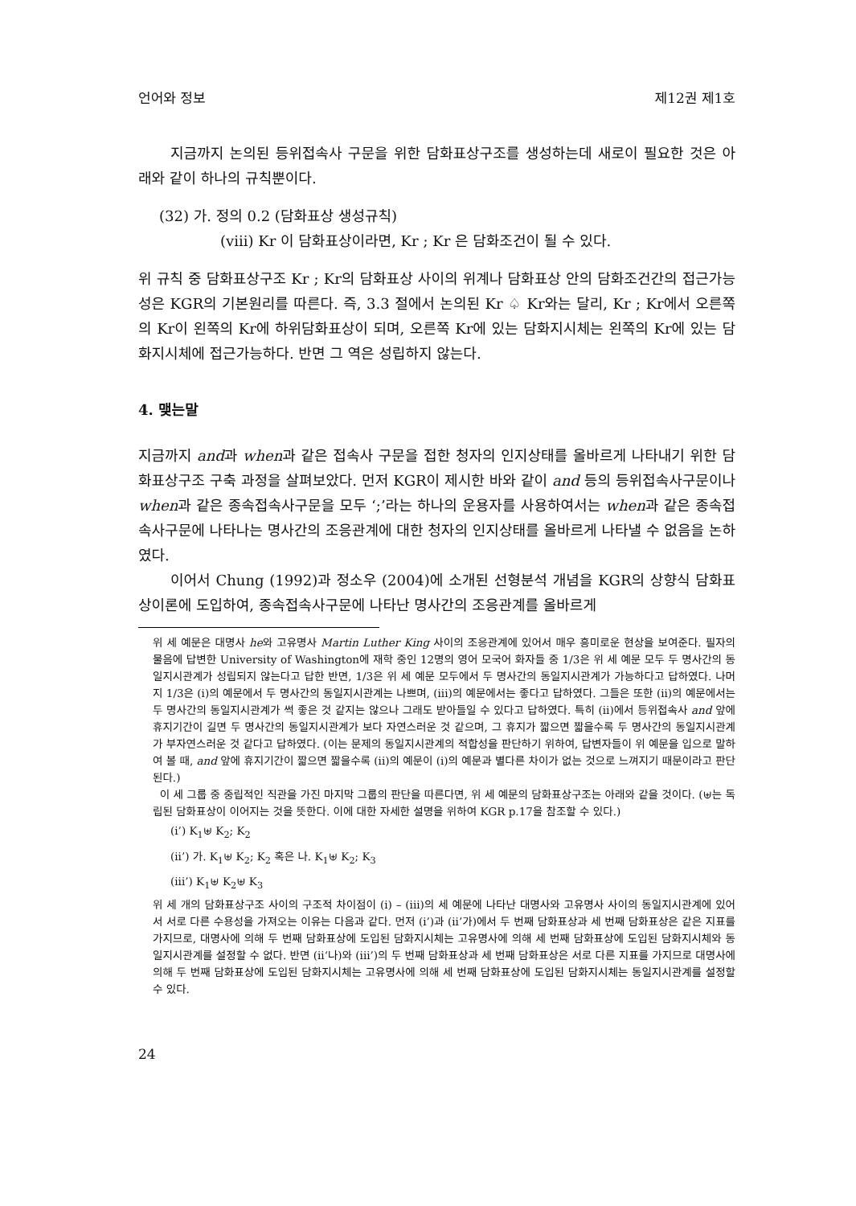언어와 정보 제12권 제1호
지금까지 논의된 등위접속사 구문을 위한 담화표상구조를 생성하는데 새로이 필요한 것은 아래와 같이 하나의 규칙뿐이다.
(32) 가. 정의 0.2 (담화표상 생성규칙)
(viii) Kr 이 담화표상이라면, Kr ; Kr 은 담화조건이 될 수 있다.
위 규칙 중 담화표상구조 Kr ; Kr의 담화표상 사이의 위계나 담화표상 안의 담화조건간의 접근가능성은 KGR의 기본원리를 따른다. 즉, 3.3 절에서 논의된 Kr ♤ Kr와는 달리, Kr ; Kr에서 오른쪽의 Kr이 왼쪽의 Kr에 하위담화표상이 되며, 오른쪽 Kr에 있는 담화지시체는 왼쪽의 Kr에 있는 담화지시체에 접근가능하다. 반면 그 역은 성립하지 않는다.
4. 맺는말
지금까지 and과 when과 같은 접속사 구문을 접한 청자의 인지상태를 올바르게 나타내기 위한 담화표상구조 구축 과정을 살펴보았다. 먼저 KGR이 제시한 바와 같이 and 등의 등위접속사구문이나 when과 같은 종속접속사구문을 모두 ‘;’라는 하나의 운용자를 사용하여서는 when과 같은 종속접속사구문에 나타나는 명사간의 조응관계에 대한 청자의 인지상태를 올바르게 나타낼 수 없음을 논하였다.
이어서 Chung (1992)과 정소우 (2004)에 소개된 선형분석 개념을 KGR의 상향식 담화표상이론에 도입하여, 종속접속사구문에 나타난 명사간의 조응관계를 올바르게
위 세 예문은 대명사 he와 고유명사 Martin Luther King 사이의 조응관계에 있어서 매우 흥미로운 현상을 보여준다. 필자의 물음에 답변한 University of Washington에 재학 중인 12명의 영어 모국어 화자들 중 1/3은 위 세 예문 모두 두 명사간의 동일지시관계가 성립되지 않는다고 답한 반면, 1/3은 위 세 예문 모두에서 두 명사간의 동일지시관계가 가능하다고 답하였다. 나머지 1/3은 (i)의 예문에서 두 명사간의 동일지시관계는 나쁘며, (iii)의 예문에서는 좋다고 답하였다. 그들은 또한 (ii)의 예문에서는 두 명사간의 동일지시관계가 썩 좋은 것 같지는 않으나 그래도 받아들일 수 있다고 답하였다. 특히 (ii)에서 등위접속사 and 앞에 휴지기간이 길면 두 명사간의 동일지시관계가 보다 자연스러운 것 같으며, 그 휴지가 짧으면 짧을수록 두 명사간의 동일지시관계가 부자연스러운 것 같다고 답하였다. (이는 문제의 동일지시관계의 적합성을 판단하기 위하여, 답변자들이 위 예문을 입으로 말하여 볼 때, and 앞에 휴지기간이 짧으면 짧을수록 (ii)의 예문이 (i)의 예문과 별다른 차이가 없는 것으로 느껴지기 때문이라고 판단된다.)
이 세 그룹 중 중립적인 직관을 가진 마지막 그룹의 판단을 따른다면, 위 세 예문의 담화표상구조는 아래와 같을 것이다. (⊎는 독립된 담화표상이 이어지는 것을 뜻한다. 이에 대한 자세한 설명을 위하여 KGR p.17을 참조할 수 있다.)
(i’) K<sub>1</sub>⊎ K<sub>2</sub>; K<sub>2</sub>
(ii’) 가. K<sub>1</sub>⊎ K<sub>2</sub>; K<sub>2</sub> 혹은 나. K<sub>1</sub>⊎ K<sub>2</sub>; K<sub>3</sub>
(iii’) K<sub>1</sub>⊎ K<sub>2</sub>⊎ K<sub>3</sub>
위 세 개의 담화표상구조 사이의 구조적 차이점이 (i) – (iii)의 세 예문에 나타난 대명사와 고유명사 사이의 동일지시관계에 있어서 서로 다른 수용성을 가져오는 이유는 다음과 같다. 먼저 (i’)과 (ii’가)에서 두 번째 담화표상과 세 번째 담화표상은 같은 지표를 가지므로, 대명사에 의해 두 번째 담화표상에 도입된 담화지시체는 고유명사에 의해 세 번째 담화표상에 도입된 담화지시체와 동일지시관계를 설정할 수 없다. 반면 (ii‘나)와 (iii’)의 두 번째 담화표상과 세 번째 담화표상은 서로 다른 지표를 가지므로 대명사에 의해 두 번째 담화표상에 도입된 담화지시체는 고유명사에 의해 세 번째 담화표상에 도입된 담화지시체는 동일지시관계를 설정할 수 있다.
24